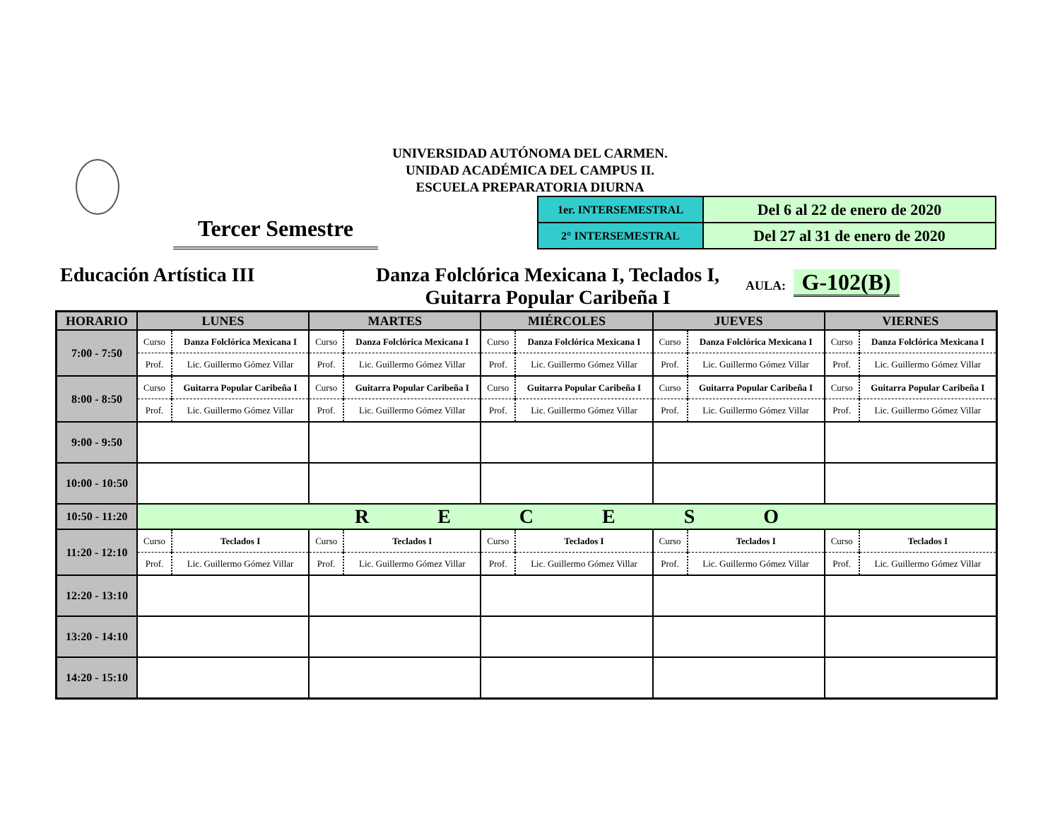UNIVERSIDAD AUTÓNOMA DEL CARMEN.
UNIDAD ACADÉMICA DEL CAMPUS II.
ESCUELA PREPARATORIA DIURNA
Tercer Semestre
| 1er. INTERSEMESTRAL | Del 6 al 22 de enero de 2020 |
| 2° INTERSEMESTRAL | Del 27 al 31 de enero de 2020 |
Educación Artística III Danza Folclórica Mexicana I, Teclados I,
Guitarra Popular Caribeña I
AULA: G-102(B)
| HORARIO | LUNES | MARTES | MIÉRCOLES | JUEVES | VIERNES |
| --- | --- | --- | --- | --- | --- |
| 7:00 - 7:50 | / Curso / Danza Folclórica Mexicana I / / Prof. / Lic. Guillermo Gómez Villar / | / Curso / Danza Folclórica Mexicana I / / Prof. / Lic. Guillermo Gómez Villar / | / Curso / Danza Folclórica Mexicana I / / Prof. / Lic. Guillermo Gómez Villar / | / Curso / Danza Folclórica Mexicana I / / Prof. / Lic. Guillermo Gómez Villar / | / Curso / Danza Folclórica Mexicana I / / Prof. / Lic. Guillermo Gómez Villar / |
| 8:00 - 8:50 | / Curso / Guitarra Popular Caribeña I / / Prof. / Lic. Guillermo Gómez Villar / | / Curso / Guitarra Popular Caribeña I / / Prof. / Lic. Guillermo Gómez Villar / | / Curso / Guitarra Popular Caribeña I / / Prof. / Lic. Guillermo Gómez Villar / | / Curso / Guitarra Popular Caribeña I / / Prof. / Lic. Guillermo Gómez Villar / | / Curso / Guitarra Popular Caribeña I / / Prof. / Lic. Guillermo Gómez Villar / |
| 9:00 - 9:50 | | | | | |
| 10:00 - 10:50 | | | | | |
| 10:50 - 11:20 | R E C E S O | | | | |
| 11:20 - 12:10 | / Curso / Teclados I / / Prof. / Lic. Guillermo Gómez Villar / | / Curso / Teclados I / / Prof. / Lic. Guillermo Gómez Villar / | / Curso / Teclados I / / Prof. / Lic. Guillermo Gómez Villar / | / Curso / Teclados I / / Prof. / Lic. Guillermo Gómez Villar / | / Curso / Teclados I / / Prof. / Lic. Guillermo Gómez Villar / |
| 12:20 - 13:10 | | | | | |
| 13:20 - 14:10 | | | | | |
| 14:20 - 15:10 | | | | | |